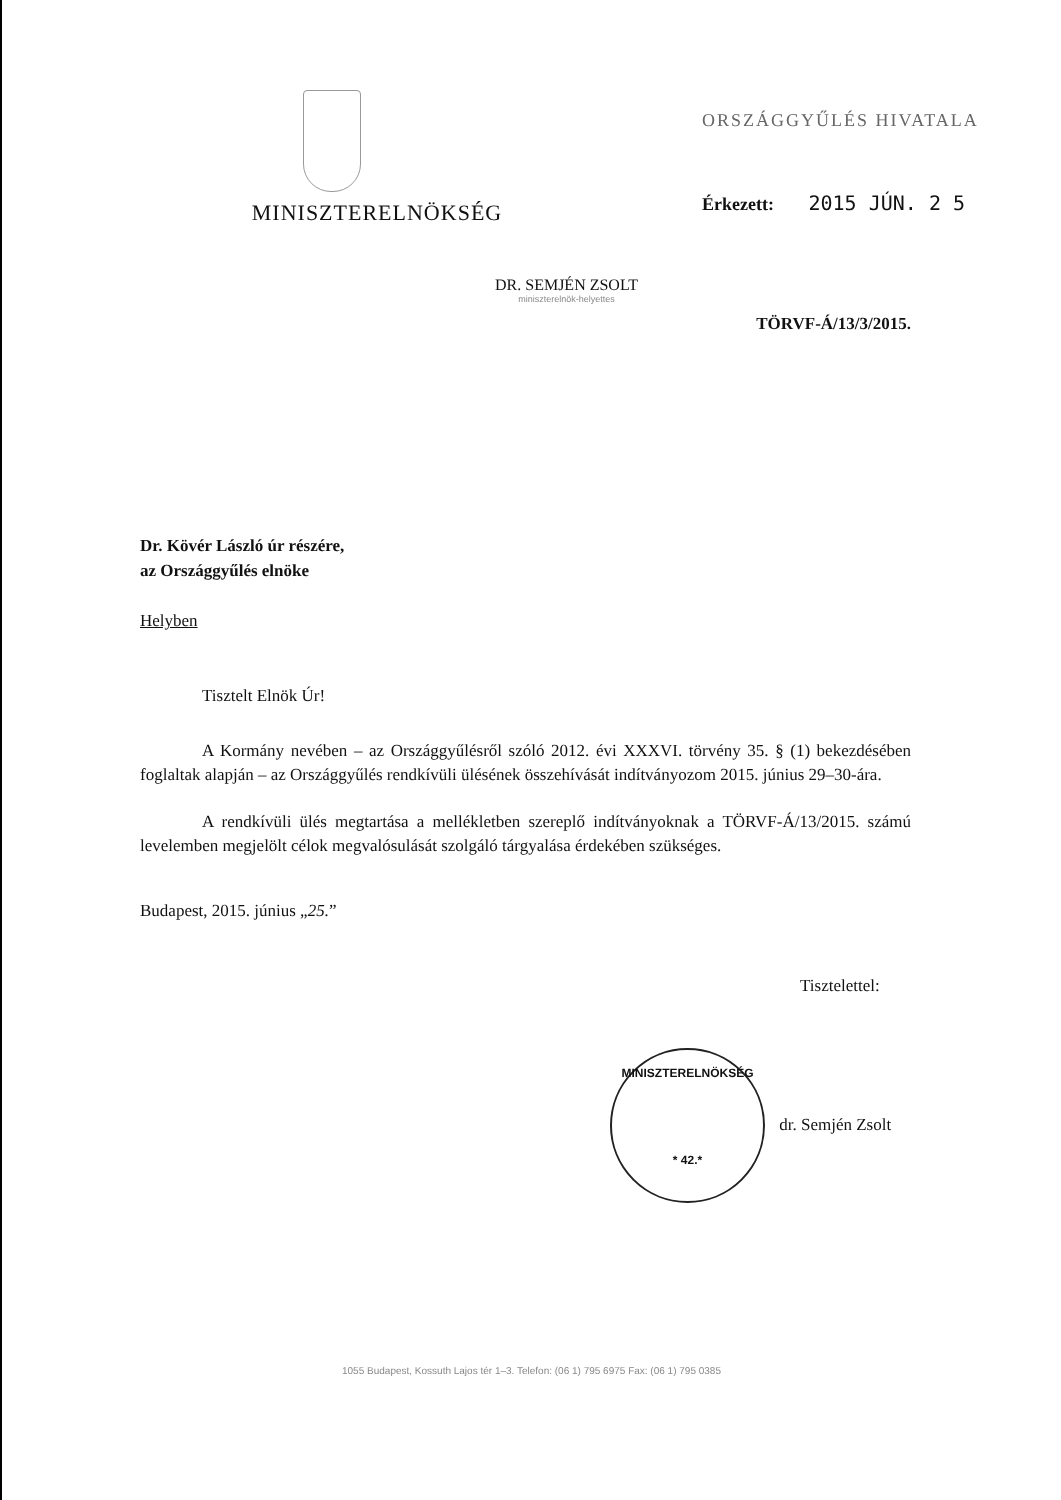MINISZTERELNÖKSÉG
ORSZÁGGYŰLÉS HIVATALA
Érkezett: 2015 JÚN. 2 5
DR. SEMJÉN ZSOLT
miniszterelnök-helyettes
TÖRVF-Á/13/3/2015.
Dr. Kövér László úr részére,
az Országgyűlés elnöke
Helyben
Tisztelt Elnök Úr!
A Kormány nevében – az Országgyűlésről szóló 2012. évi XXXVI. törvény 35. § (1) bekezdésében foglaltak alapján – az Országgyűlés rendkívüli ülésének összehívását indítványozom 2015. június 29–30-ára.
A rendkívüli ülés megtartása a mellékletben szereplő indítványoknak a TÖRVF-Á/13/2015. számú levelemben megjelölt célok megvalósulását szolgáló tárgyalása érdekében szükséges.
Budapest, 2015. június „25.”
Tisztelettel:
MINISZTERELNÖKSÉG
* 42.* dr. Semjén Zsolt
1055 Budapest, Kossuth Lajos tér 1–3. Telefon: (06 1) 795 6975 Fax: (06 1) 795 0385